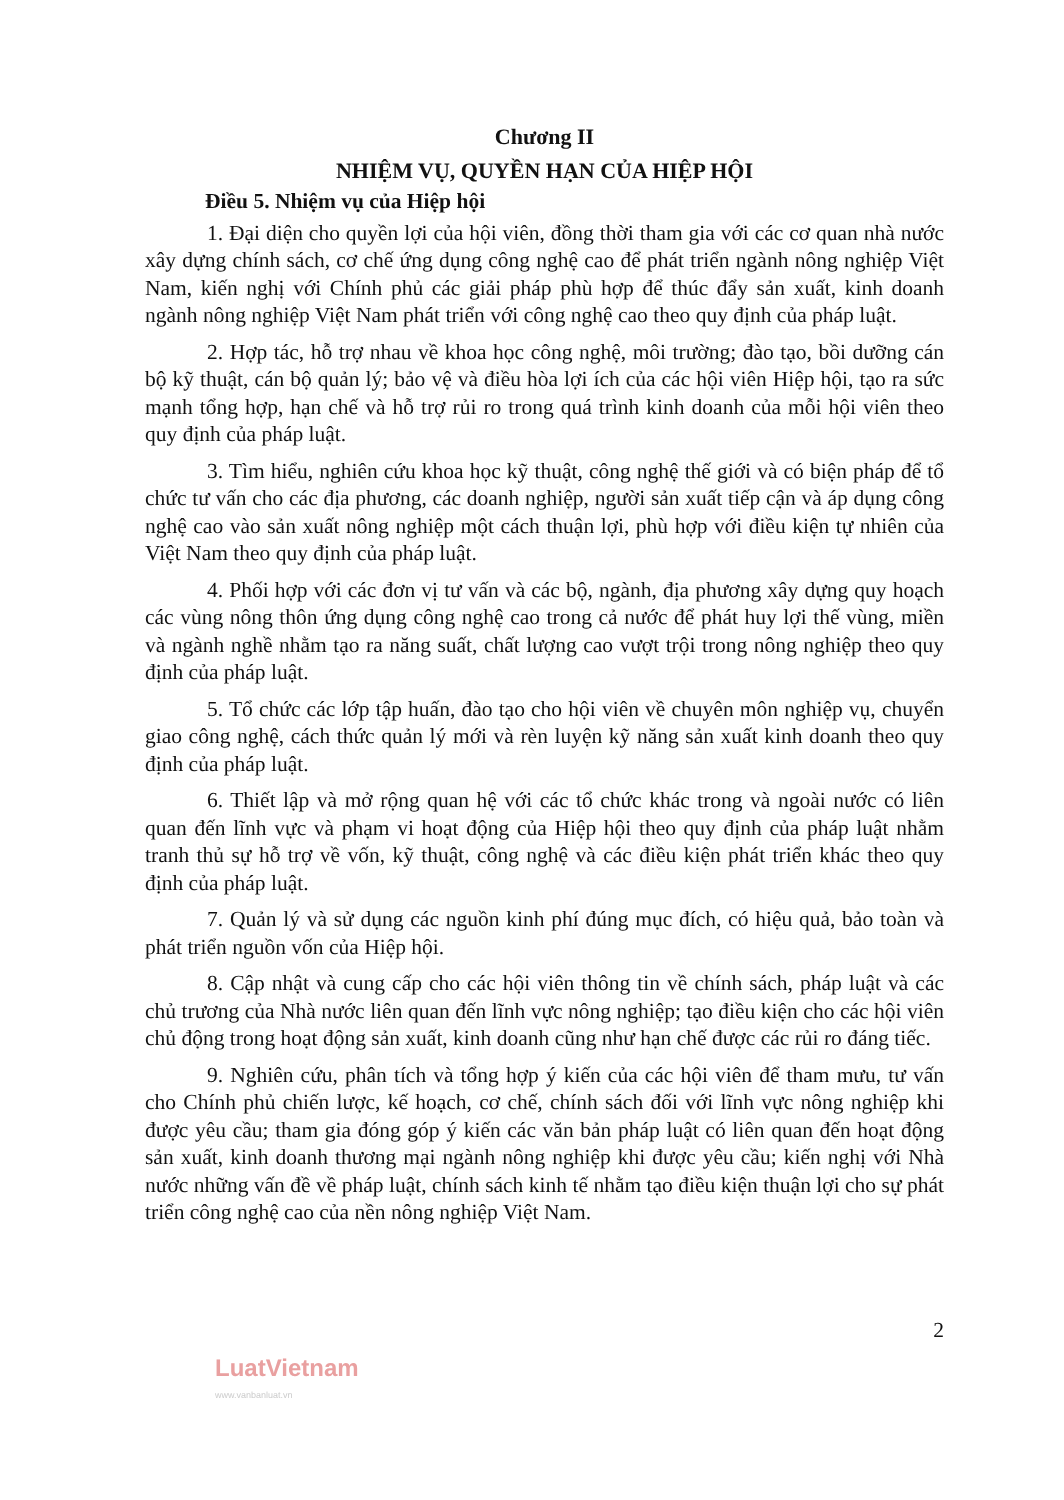Chương II
NHIỆM VỤ, QUYỀN HẠN CỦA HIỆP HỘI
Điều 5. Nhiệm vụ của Hiệp hội
1. Đại diện cho quyền lợi của hội viên, đồng thời tham gia với các cơ quan nhà nước xây dựng chính sách, cơ chế ứng dụng công nghệ cao để phát triển ngành nông nghiệp Việt Nam, kiến nghị với Chính phủ các giải pháp phù hợp để thúc đẩy sản xuất, kinh doanh ngành nông nghiệp Việt Nam phát triển với công nghệ cao theo quy định của pháp luật.
2. Hợp tác, hỗ trợ nhau về khoa học công nghệ, môi trường; đào tạo, bồi dưỡng cán bộ kỹ thuật, cán bộ quản lý; bảo vệ và điều hòa lợi ích của các hội viên Hiệp hội, tạo ra sức mạnh tổng hợp, hạn chế và hỗ trợ rủi ro trong quá trình kinh doanh của mỗi hội viên theo quy định của pháp luật.
3. Tìm hiểu, nghiên cứu khoa học kỹ thuật, công nghệ thế giới và có biện pháp để tổ chức tư vấn cho các địa phương, các doanh nghiệp, người sản xuất tiếp cận và áp dụng công nghệ cao vào sản xuất nông nghiệp một cách thuận lợi, phù hợp với điều kiện tự nhiên của Việt Nam theo quy định của pháp luật.
4. Phối hợp với các đơn vị tư vấn và các bộ, ngành, địa phương xây dựng quy hoạch các vùng nông thôn ứng dụng công nghệ cao trong cả nước để phát huy lợi thế vùng, miền và ngành nghề nhằm tạo ra năng suất, chất lượng cao vượt trội trong nông nghiệp theo quy định của pháp luật.
5. Tổ chức các lớp tập huấn, đào tạo cho hội viên về chuyên môn nghiệp vụ, chuyển giao công nghệ, cách thức quản lý mới và rèn luyện kỹ năng sản xuất kinh doanh theo quy định của pháp luật.
6. Thiết lập và mở rộng quan hệ với các tổ chức khác trong và ngoài nước có liên quan đến lĩnh vực và phạm vi hoạt động của Hiệp hội theo quy định của pháp luật nhằm tranh thủ sự hỗ trợ về vốn, kỹ thuật, công nghệ và các điều kiện phát triển khác theo quy định của pháp luật.
7. Quản lý và sử dụng các nguồn kinh phí đúng mục đích, có hiệu quả, bảo toàn và phát triển nguồn vốn của Hiệp hội.
8. Cập nhật và cung cấp cho các hội viên thông tin về chính sách, pháp luật và các chủ trương của Nhà nước liên quan đến lĩnh vực nông nghiệp; tạo điều kiện cho các hội viên chủ động trong hoạt động sản xuất, kinh doanh cũng như hạn chế được các rủi ro đáng tiếc.
9. Nghiên cứu, phân tích và tổng hợp ý kiến của các hội viên để tham mưu, tư vấn cho Chính phủ chiến lược, kế hoạch, cơ chế, chính sách đối với lĩnh vực nông nghiệp khi được yêu cầu; tham gia đóng góp ý kiến các văn bản pháp luật có liên quan đến hoạt động sản xuất, kinh doanh thương mại ngành nông nghiệp khi được yêu cầu; kiến nghị với Nhà nước những vấn đề về pháp luật, chính sách kinh tế nhằm tạo điều kiện thuận lợi cho sự phát triển công nghệ cao của nền nông nghiệp Việt Nam.
2
LuatVietnam
www.vanbanluat.vn